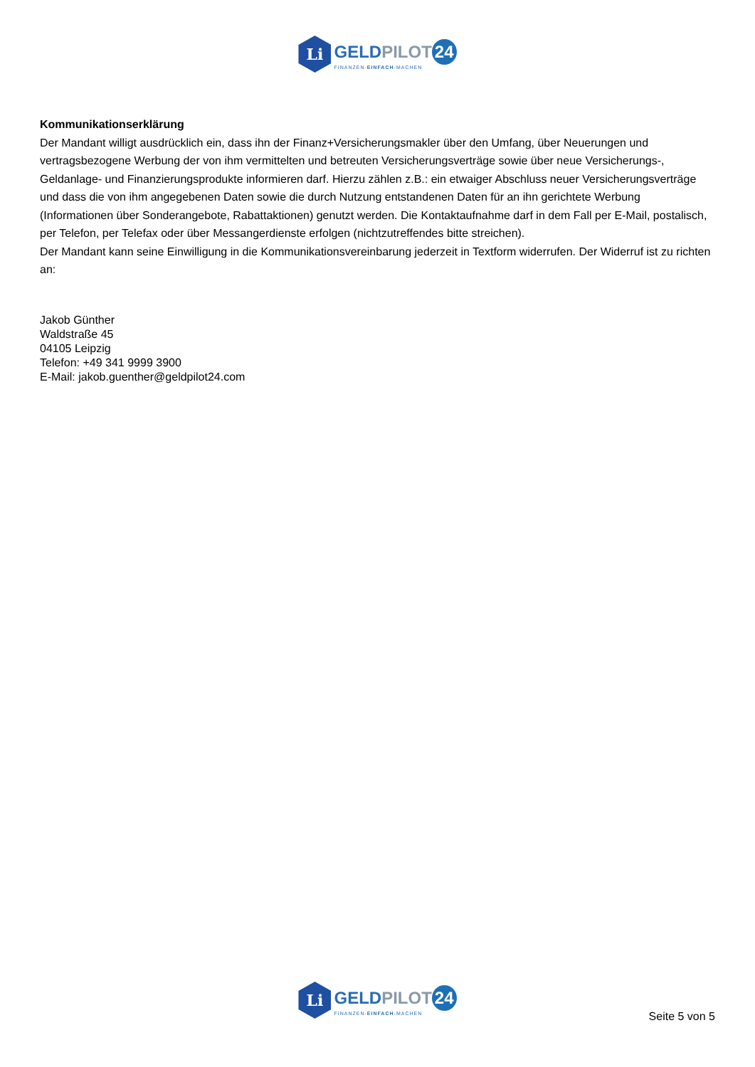Li
GELDPILOT 24
FINANZEN-EINFACH-MACHEN
Kommunikationserklärung
Der Mandant willigt ausdrücklich ein, dass ihn der Finanz+Versicherungsmakler über den Umfang, über Neuerungen und vertragsbezogene Werbung der von ihm vermittelten und betreuten Versicherungsverträge sowie über neue Versicherungs-, Geldanlage- und Finanzierungsprodukte informieren darf. Hierzu zählen z.B.: ein etwaiger Abschluss neuer Versicherungsverträge und dass die von ihm angegebenen Daten sowie die durch Nutzung entstandenen Daten für an ihn gerichtete Werbung (Informationen über Sonderangebote, Rabattaktionen) genutzt werden. Die Kontaktaufnahme darf in dem Fall per E-Mail, postalisch, per Telefon, per Telefax oder über Messangerdienste erfolgen (nichtzutreffendes bitte streichen).
Der Mandant kann seine Einwilligung in die Kommunikationsvereinbarung jederzeit in Textform widerrufen. Der Widerruf ist zu richten an:
Jakob Günther
Waldstraße 45
04105 Leipzig
Telefon: +49 341 9999 3900
E-Mail: jakob.guenther@geldpilot24.com
Li
GELDPILOT 24
FINANZEN-EINFACH-MACHEN
Seite 5 von 5